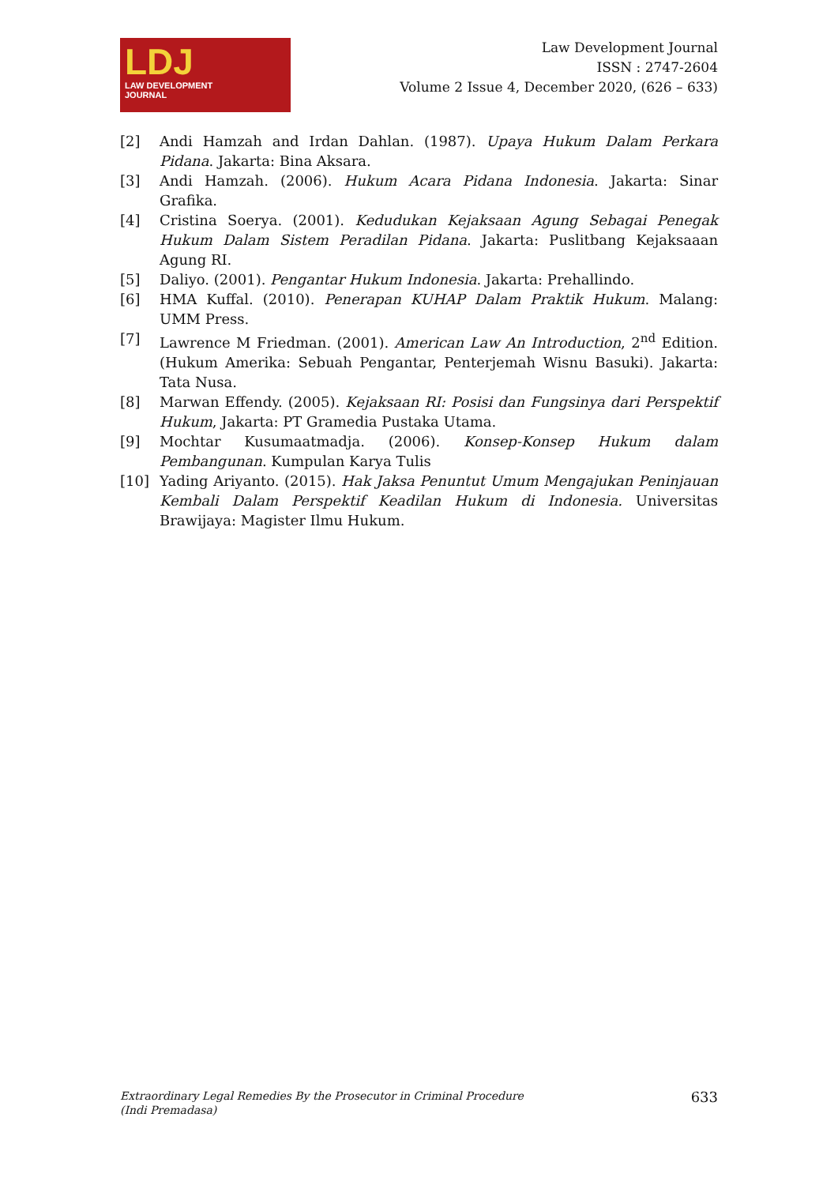LDJ
LAW DEVELOPMENT
JOURNAL
Law Development Journal
ISSN : 2747-2604
Volume 2 Issue 4, December 2020, (626 – 633)
[2] Andi Hamzah and Irdan Dahlan. (1987). Upaya Hukum Dalam Perkara Pidana. Jakarta: Bina Aksara.
[3] Andi Hamzah. (2006). Hukum Acara Pidana Indonesia. Jakarta: Sinar Grafika.
[4] Cristina Soerya. (2001). Kedudukan Kejaksaan Agung Sebagai Penegak Hukum Dalam Sistem Peradilan Pidana. Jakarta: Puslitbang Kejaksaaan Agung RI.
[5] Daliyo. (2001). Pengantar Hukum Indonesia. Jakarta: Prehallindo.
[6] HMA Kuffal. (2010). Penerapan KUHAP Dalam Praktik Hukum. Malang: UMM Press.
[7] Lawrence M Friedman. (2001). American Law An Introduction, 2<sup>nd</sup> Edition. (Hukum Amerika: Sebuah Pengantar, Penterjemah Wisnu Basuki). Jakarta: Tata Nusa.
[8] Marwan Effendy. (2005). Kejaksaan RI: Posisi dan Fungsinya dari Perspektif Hukum, Jakarta: PT Gramedia Pustaka Utama.
[9] Mochtar Kusumaatmadja. (2006). Konsep-Konsep Hukum dalam Pembangunan. Kumpulan Karya Tulis
[10] Yading Ariyanto. (2015). Hak Jaksa Penuntut Umum Mengajukan Peninjauan Kembali Dalam Perspektif Keadilan Hukum di Indonesia. Universitas Brawijaya: Magister Ilmu Hukum.
Extraordinary Legal Remedies By the Prosecutor in Criminal Procedure
(Indi Premadasa) 633